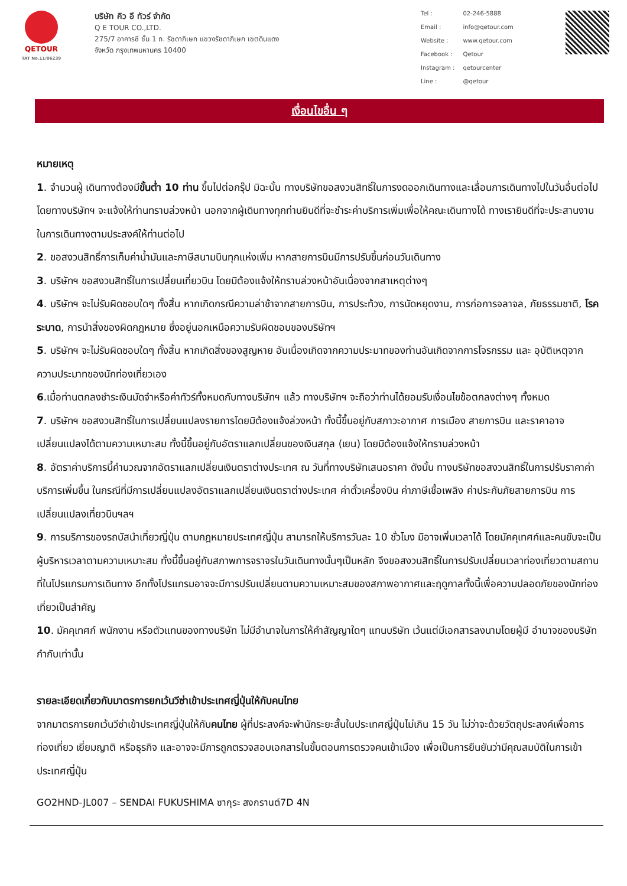QETOUR
TAT No.11/06239
บริษัท คิว อี ทัวร์ จำกัด
Q E TOUR CO.,LTD.
275/7 อาคารซี ชั้น 1 ถ. รัชดาภิเษก แขวงรัชดาภิเษก เขตดินแดง
จังหวัด กรุงเทพมหานคร 10400
| Tel : | 02-246-5888 |
| Email : | info@qetour.com |
| Website : | www.qetour.com |
| Facebook : | Qetour |
| Instagram : | qetourcenter |
| Line : | @qetour |
เงื่อนไขอื่น ๆ
หมายเหตุ
1. จำนวนผู้ เดินทางต้องมีขั้นต่ำ 10 ท่าน ขึ้นไปต่อกรุ๊ป มิฉะนั้น ทางบริษัทขอสงวนสิทธิ์ในการงดออกเดินทางและเลื่อนการเดินทางไปในวันอื่นต่อไป โดยทางบริษัทฯ จะแจ้งให้ท่านทราบล่วงหน้า นอกจากผู้เดินทางทุกท่านยินดีที่จะชำระค่าบริการเพิ่มเพื่อให้คณะเดินทางได้ ทางเรายินดีที่จะประสานงานในการเดินทางตามประสงค์ให้ท่านต่อไป
2. ขอสงวนสิทธิ์การเก็บค่าน้ำมันและภาษีสนามบินทุกแห่งเพิ่ม หากสายการบินมีการปรับขึ้นก่อนวันเดินทาง
3. บริษัทฯ ขอสงวนสิทธิ์ในการเปลี่ยนเที่ยวบิน โดยมิต้องแจ้งให้ทราบล่วงหน้าอันเนื่องจากสาเหตุต่างๆ
4. บริษัทฯ จะไม่รับผิดชอบใดๆ ทั้งสิ้น หากเกิดกรณีความล่าช้าจากสายการบิน, การประท้วง, การนัดหยุดงาน, การก่อการจลาจล, ภัยธรรมชาติ, โรคระบาด, การนำสิ่งของผิดกฎหมาย ซึ่งอยู่นอกเหนือความรับผิดชอบของบริษัทฯ
5. บริษัทฯ จะไม่รับผิดชอบใดๆ ทั้งสิ้น หากเกิดสิ่งของสูญหาย อันเนื่องเกิดจากความประมาทของท่านอันเกิดจากการโจรกรรม และ อุบัติเหตุจากความประมาทของนักท่องเที่ยวเอง
6.เมื่อท่านตกลงชำระเงินมัดจำหรือค่าทัวร์ทั้งหมดกับทางบริษัทฯ แล้ว ทางบริษัทฯ จะถือว่าท่านได้ยอมรับเงื่อนไขข้อตกลงต่างๆ ทั้งหมด
7. บริษัทฯ ขอสงวนสิทธิ์ในการเปลี่ยนแปลงรายการโดยมิต้องแจ้งล่วงหน้า ทั้งนี้ขึ้นอยู่กับสภาวะอากาศ การเมือง สายการบิน และราคาอาจเปลี่ยนแปลงได้ตามความเหมาะสม ทั้งนี้ขึ้นอยู่กับอัตราแลกเปลี่ยนของเงินสกุล (เยน) โดยมิต้องแจ้งให้ทราบล่วงหน้า
8. อัตราค่าบริการนี้คำนวณจากอัตราแลกเปลี่ยนเงินตราต่างประเทศ ณ วันที่ทางบริษัทเสนอราคา ดังนั้น ทางบริษัทขอสงวนสิทธิ์ในการปรับราคาค่าบริการเพิ่มขึ้น ในกรณีที่มีการเปลี่ยนแปลงอัตราแลกเปลี่ยนเงินตราต่างประเทศ ค่าตั๋วเครื่องบิน ค่าภาษีเชื้อเพลิง ค่าประกันภัยสายการบิน การเปลี่ยนแปลงเที่ยวบินฯลฯ
9. การบริการของรถบัสนำเที่ยวญี่ปุ่น ตามกฎหมายประเทศญี่ปุ่น สามารถให้บริการวันละ 10 ชั่วโมง มิอาจเพิ่มเวลาได้ โดยมัคคุเทศก์และคนขับจะเป็นผู้บริหารเวลาตามความเหมาะสม ทั้งนี้ขึ้นอยู่กับสภาพการจราจรในวันเดินทางนั้นๆเป็นหลัก จึงขอสงวนสิทธิ์ในการปรับเปลี่ยนเวลาท่องเที่ยวตามสถานที่ในโปรแกรมการเดินทาง อีกทั้งโปรแกรมอาจจะมีการปรับเปลี่ยนตามความเหมาะสมของสภาพอากาศและฤดูกาลทั้งนี้เพื่อความปลอดภัยของนักท่องเที่ยวเป็นสำคัญ
10. มัคคุเทศก์ พนักงาน หรือตัวแทนของทางบริษัท ไม่มีอำนาจในการให้คำสัญญาใดๆ แทนบริษัท เว้นแต่มีเอกสารลงนามโดยผู้มี อำนาจของบริษัทกำกับเท่านั้น
รายละเอียดเกี่ยวกับมาตรการยกเว้นวีซ่าเข้าประเทศญี่ปุ่นให้กับคนไทย
จากมาตรการยกเว้นวีซ่าเข้าประเทศญี่ปุ่นให้กับคนไทย ผู้ที่ประสงค์จะพำนักระยะสั้นในประเทศญี่ปุ่นไม่เกิน 15 วัน ไม่ว่าจะด้วยวัตถุประสงค์เพื่อการท่องเที่ยว เยี่ยมญาติ หรือธุรกิจ และอาจจะมีการถูกตรวจสอบเอกสารในขั้นตอนการตรวจคนเข้าเมือง เพื่อเป็นการยืนยันว่ามีคุณสมบัติในการเข้า ประเทศญี่ปุ่น
GO2HND-JL007 – SENDAI FUKUSHIMA ซากุระ สงกรานต์7D 4N